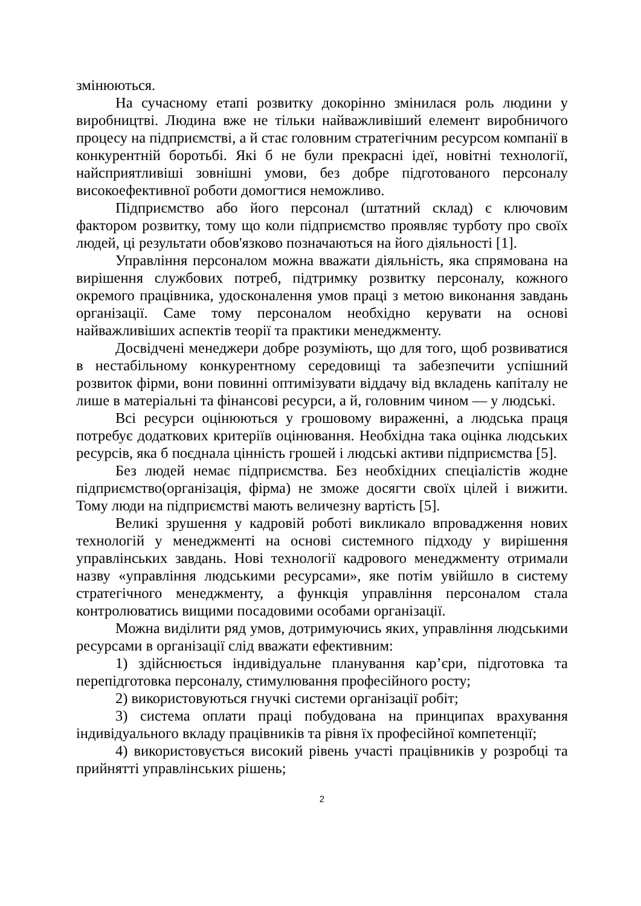змінюються.
На сучасному етапі розвитку докорінно змінилася роль людини у виробництві. Людина вже не тільки найважливіший елемент виробничого процесу на підприємстві, а й стає головним стратегічним ресурсом компанії в конкурентній боротьбі. Які б не були прекрасні ідеї, новітні технології, найсприятливіші зовнішні умови, без добре підготованого персоналу високоефективної роботи домогтися неможливо.
Підприємство або його персонал (штатний склад) є ключовим фактором розвитку, тому що коли підприємство проявляє турботу про своїх людей, ці результати обов'язково позначаються на його діяльності [1].
Управління персоналом можна вважати діяльність, яка спрямована на вирішення службових потреб, підтримку розвитку персоналу, кожного окремого працівника, удосконалення умов праці з метою виконання завдань організації. Саме тому персоналом необхідно керувати на основі найважливіших аспектів теорії та практики менеджменту.
Досвідчені менеджери добре розуміють, що для того, щоб розвиватися в нестабільному конкурентному середовищі та забезпечити успішний розвиток фірми, вони повинні оптимізувати віддачу від вкладень капіталу не лише в матеріальні та фінансові ресурси, а й, головним чином — у людські.
Всі ресурси оцінюються у грошовому вираженні, а людська праця потребує додаткових критеріїв оцінювання. Необхідна така оцінка людських ресурсів, яка б поєднала цінність грошей і людські активи підприємства [5].
Без людей немає підприємства. Без необхідних спеціалістів жодне підприємство(організація, фірма) не зможе досягти своїх цілей і вижити. Тому люди на підприємстві мають величезну вартість [5].
Великі зрушення у кадровій роботі викликало впровадження нових технологій у менеджменті на основі системного підходу у вирішення управлінських завдань. Нові технології кадрового менеджменту отримали назву «управління людськими ресурсами», яке потім увійшло в систему стратегічного менеджменту, а функція управління персоналом стала контролюватись вищими посадовими особами організації.
Можна виділити ряд умов, дотримуючись яких, управління людськими ресурсами в організації слід вважати ефективним:
1) здійснюється індивідуальне планування кар’єри, підготовка та перепідготовка персоналу, стимулювання професійного росту;
2) використовуються гнучкі системи організації робіт;
3) система оплати праці побудована на принципах врахування індивідуального вкладу працівників та рівня їх професійної компетенції;
4) використовується високий рівень участі працівників у розробці та прийнятті управлінських рішень;
2